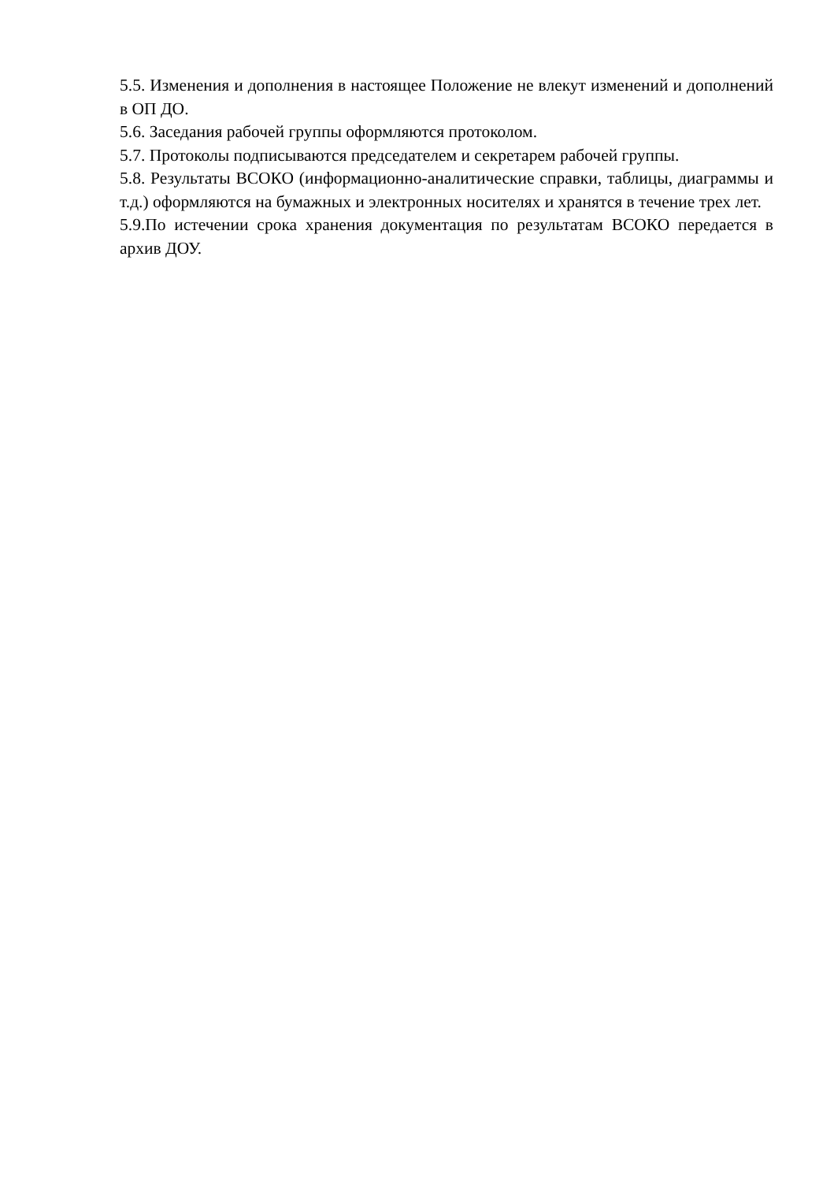5.5. Изменения и дополнения в настоящее Положение не влекут изменений и дополнений в ОП ДО.
5.6. Заседания рабочей группы оформляются протоколом.
5.7. Протоколы подписываются председателем и секретарем рабочей группы.
5.8. Результаты ВСОКО (информационно-аналитические справки, таблицы, диаграммы и т.д.) оформляются на бумажных и электронных носителях и хранятся в течение трех лет.
5.9.По истечении срока хранения документация по результатам ВСОКО передается в архив ДОУ.